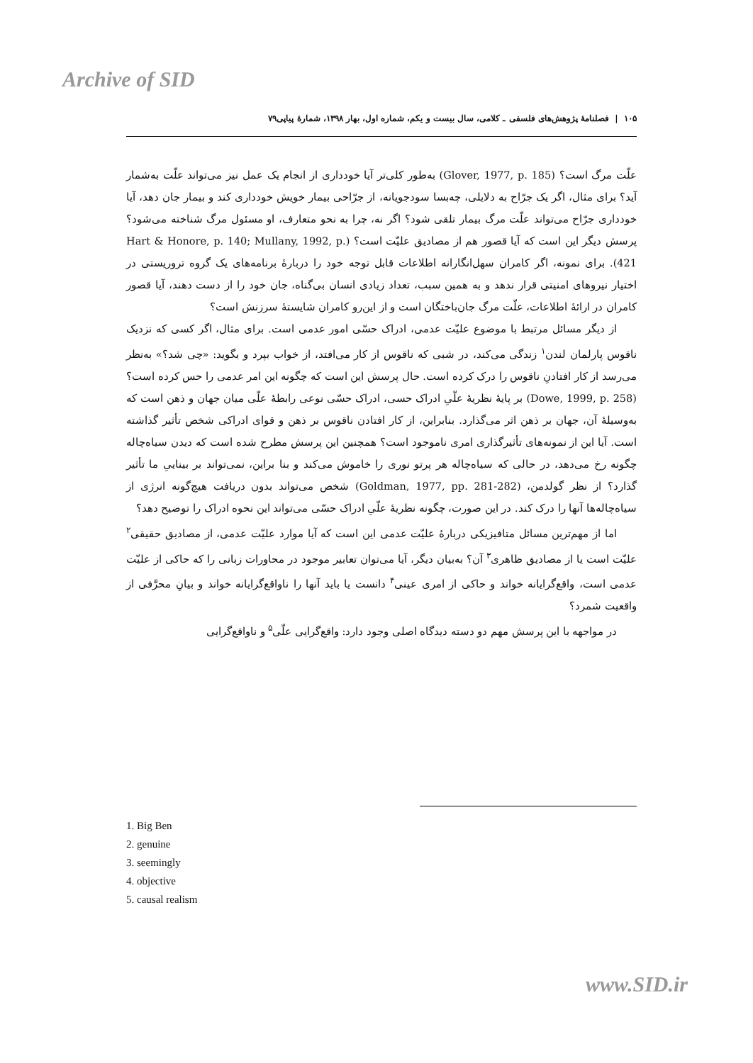Archive of SID
۱۰۵ | فصلنامهٔ پژوهش‌های فلسفی ـ کلامی، سال بیست و یکم، شماره اول، بهار ۱۳۹۸، شمارهٔ پیاپی۷۹
علّت مرگ است؟ (Glover, 1977, p. 185) به‌طور کلی‌تر آیا خودداری از انجام یک عمل نیز می‌تواند علّت به‌شمار آید؟ برای مثال، اگر یک جرّاح به دلایلی، چه‌بسا سودجویانه، از جرّاحی بیمار خویش خودداری کند و بیمار جان دهد، آیا خودداری جرّاح می‌تواند علّت مرگ بیمار تلقی شود؟ اگر نه، چرا به نحو متعارف، او مسئول مرگ شناخته می‌شود؟ پرسش دیگر این است که آیا قصور هم از مصادیق علیّت است؟ (Hart & Honore, p. 140; Mullany, 1992, p. 421). برای نمونه، اگر کامران سهل‌انگارانه اطلاعات قابل توجه خود را دربارهٔ برنامه‌های یک گروه تروریستی در اختیار نیروهای امنیتی قرار ندهد و به همین سبب، تعداد زیادی انسان بی‌گناه، جان خود را از دست دهند، آیا قصور کامران در ارائهٔ اطلاعات، علّت مرگ جان‌باختگان است و از این‌رو کامران شایستهٔ سرزنش است؟
از دیگر مسائل مرتبط با موضوع علیّت عدمی، ادراک حسّی امور عدمی است. برای مثال، اگر کسی که نزدیک ناقوس پارلمان لندن<sup>۱</sup> زندگی می‌کند، در شبی که ناقوس از کار می‌افتد، از خواب بپرد و بگوید: «چی شد؟» به‌نظر می‌رسد از کار افتادنِ ناقوس را درک کرده است. حال پرسش این است که چگونه این امر عدمی را حس کرده است؟ (Dowe, 1999, p. 258) بر پایهٔ نظریهٔ علّیِ ادراک حسی، ادراک حسّی نوعی رابطهٔ علّی میان جهان و ذهن است که به‌وسیلهٔ آن، جهان بر ذهن اثر می‌گذارد. بنابراین، از کار افتادن ناقوس بر ذهن و قوای ادراکی شخص تأثیر گذاشته است. آیا این از نمونه‌های تأثیرگذاری امری ناموجود است؟ همچنین این پرسش مطرح شده است که دیدن سیاه‌چاله چگونه رخ می‌دهد، در حالی که سیاه‌چاله هر پرتو نوری را خاموش می‌کند و بنا براین، نمی‌تواند بر بیناییِ ما تأثیر گذارد؟ از نظر گولدمن، (Goldman, 1977, pp. 281-282) شخص می‌تواند بدون دریافت هیچ‌گونه انرژی از سیاه‌چاله‌ها آنها را درک کند. در این صورت، چگونه نظریهٔ علّیِ ادراک حسّی می‌تواند این نحوه ادراک را توضیح دهد؟
اما از مهم‌ترین مسائل متافیزیکی دربارهٔ علیّت عدمی این است که آیا موارد علیّت عدمی، از مصادیق حقیقی<sup>۲</sup> علیّت است یا از مصادیق ظاهری<sup>۳</sup> آن؟ به‌بیان دیگر، آیا می‌توان تعابیر موجود در محاورات زبانی را که حاکی از علیّت عدمی است، واقع‌گرایانه خواند و حاکی از امری عینی<sup>۴</sup> دانست یا باید آنها را ناواقع‌گرایانه خواند و بیانِ محرَّفی از واقعیت شمرد؟
در مواجهه با این پرسش مهم دو دسته دیدگاه اصلی وجود دارد: واقع‌گرایی علّی<sup>۵</sup> و ناواقع‌گرایی
1. Big Ben
2. genuine
3. seemingly
4. objective
5. causal realism
www.SID.ir